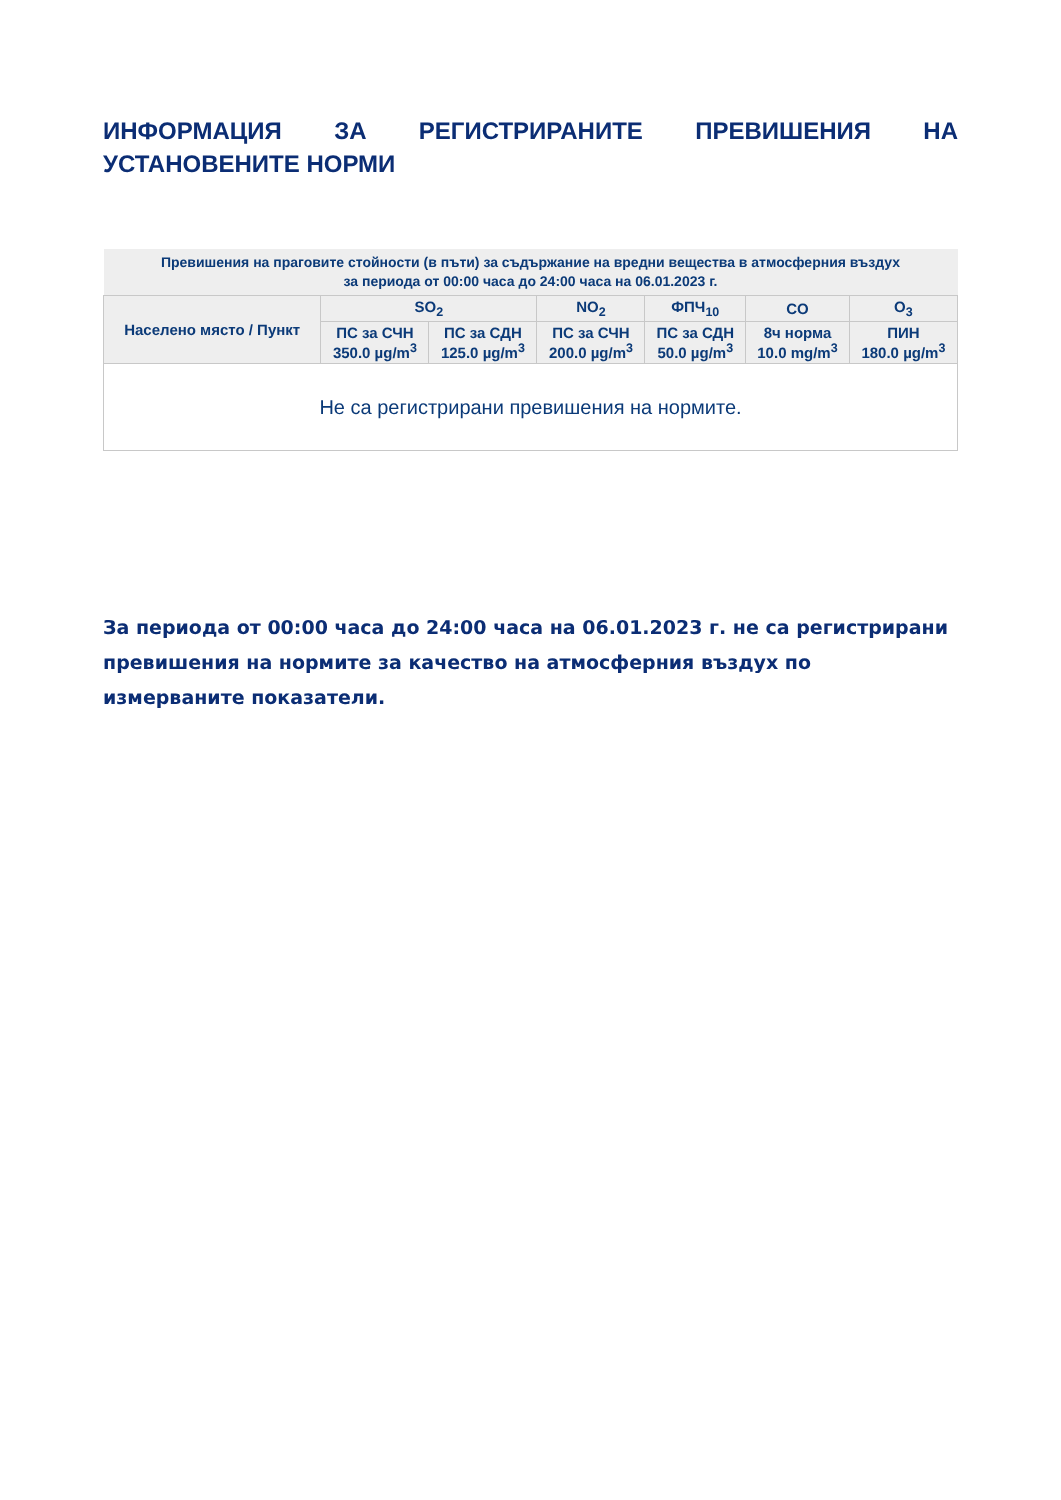ИНФОРМАЦИЯ ЗА РЕГИСТРИРАНИТЕ ПРЕВИШЕНИЯ НА УСТАНОВЕНИТЕ НОРМИ
| Превишения на праговите стойности (в пъти) за съдържание на вредни вещества в атмосферния въздух за периода от 00:00 часа до 24:00 часа на 06.01.2023 г. | | | | | | |
| Населено място / Пункт | SO<sub>2</sub> | | NO<sub>2</sub> | ФПЧ<sub>10</sub> | CO | O<sub>3</sub> |
| | ПС за СЧН 350.0 µg/m<sup>3</sup> | ПС за СДН 125.0 µg/m<sup>3</sup> | ПС за СЧН 200.0 µg/m<sup>3</sup> | ПС за СДН 50.0 µg/m<sup>3</sup> | 8ч норма 10.0 mg/m<sup>3</sup> | ПИН 180.0 µg/m<sup>3</sup> |
| Не са регистрирани превишения на нормите. | | | | | | |
За периода от 00:00 часа до 24:00 часа на 06.01.2023 г. не са регистрирани превишения на нормите за качество на атмосферния въздух по измерваните показатели.